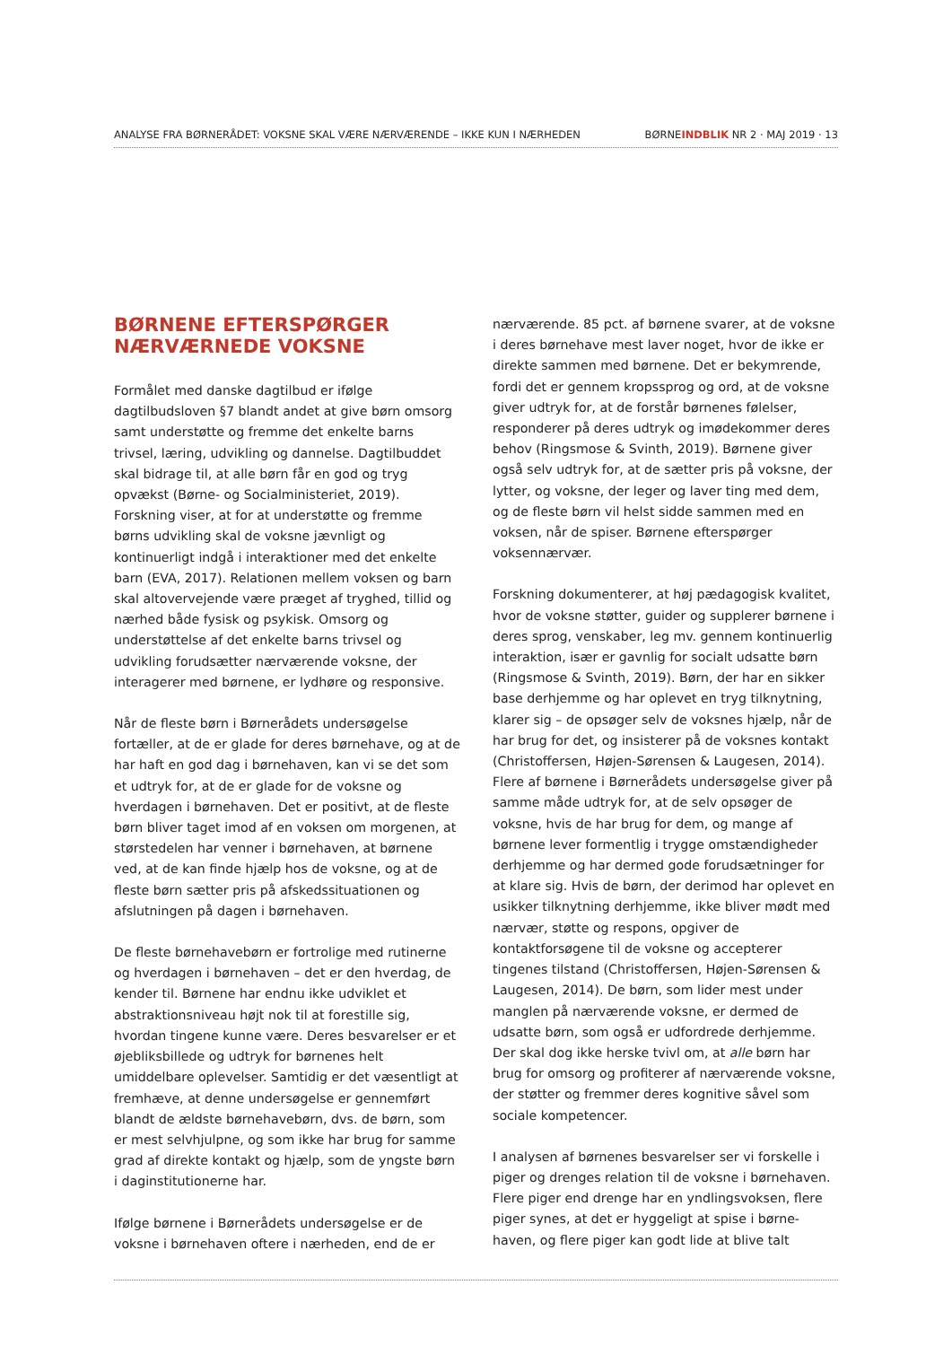ANALYSE FRA BØRNERÅDET: VOKSNE SKAL VÆRE NÆRVÆRENDE – IKKE KUN I NÆRHEDEN BØRNEINDBLIK NR 2 · MAJ 2019 · 13
BØRNENE EFTERSPØRGER NÆRVÆRNEDE VOKSNE
Formålet med danske dagtilbud er ifølge dagtilbudsloven §7 blandt andet at give børn omsorg samt understøtte og fremme det enkelte barns trivsel, læring, udvikling og dannelse. Dagtilbuddet skal bidrage til, at alle børn får en god og tryg opvækst (Børne- og Socialministeriet, 2019). Forskning viser, at for at understøtte og fremme børns udvikling skal de voksne jævnligt og kontinuerligt indgå i interaktioner med det enkelte barn (EVA, 2017). Relationen mellem voksen og barn skal altovervejende være præget af tryghed, tillid og nærhed både fysisk og psykisk. Omsorg og understøttelse af det enkelte barns trivsel og udvikling forudsætter nærværende voksne, der interagerer med børnene, er lydhøre og responsive.
Når de fleste børn i Børnerådets undersøgelse fortæller, at de er glade for deres børnehave, og at de har haft en god dag i børnehaven, kan vi se det som et udtryk for, at de er glade for de voksne og hverdagen i børnehaven. Det er positivt, at de fleste børn bliver taget imod af en voksen om morgenen, at størstedelen har venner i børnehaven, at børnene ved, at de kan finde hjælp hos de voksne, og at de fleste børn sætter pris på afskedssituationen og afslutningen på dagen i børnehaven.
De fleste børnehavebørn er fortrolige med rutinerne og hverdagen i børnehaven – det er den hverdag, de kender til. Børnene har endnu ikke udviklet et abstraktionsniveau højt nok til at forestille sig, hvordan tingene kunne være. Deres besvarelser er et øjebliksbillede og udtryk for børnenes helt umiddelbare oplevelser. Samtidig er det væsentligt at fremhæve, at denne undersøgelse er gennemført blandt de ældste børnehavebørn, dvs. de børn, som er mest selvhjulpne, og som ikke har brug for samme grad af direkte kontakt og hjælp, som de yngste børn i daginstitutionerne har.
Ifølge børnene i Børnerådets undersøgelse er de voksne i børnehaven oftere i nærheden, end de er
nærværende. 85 pct. af børnene svarer, at de voksne i deres børnehave mest laver noget, hvor de ikke er direkte sammen med børnene. Det er bekymrende, fordi det er gennem kropssprog og ord, at de voksne giver udtryk for, at de forstår børnenes følelser, responderer på deres udtryk og imødekommer deres behov (Ringsmose & Svinth, 2019). Børnene giver også selv udtryk for, at de sætter pris på voksne, der lytter, og voksne, der leger og laver ting med dem, og de fleste børn vil helst sidde sammen med en voksen, når de spiser. Børnene efterspørger voksennærvær.
Forskning dokumenterer, at høj pædagogisk kvalitet, hvor de voksne støtter, guider og supplerer børnene i deres sprog, venskaber, leg mv. gennem kontinuerlig interaktion, især er gavnlig for socialt udsatte børn (Ringsmose & Svinth, 2019). Børn, der har en sikker base derhjemme og har oplevet en tryg tilknytning, klarer sig – de opsøger selv de voksnes hjælp, når de har brug for det, og insisterer på de voksnes kontakt (Christoffersen, Højen-Sørensen & Laugesen, 2014). Flere af børnene i Børnerådets undersøgelse giver på samme måde udtryk for, at de selv opsøger de voksne, hvis de har brug for dem, og mange af børnene lever formentlig i trygge omstændigheder derhjemme og har dermed gode forudsætninger for at klare sig. Hvis de børn, der derimod har oplevet en usikker tilknytning derhjemme, ikke bliver mødt med nærvær, støtte og respons, opgiver de kontaktforsøgene til de voksne og accepterer tingenes tilstand (Christoffersen, Højen-Sørensen & Laugesen, 2014). De børn, som lider mest under manglen på nærværende voksne, er dermed de udsatte børn, som også er udfordrede derhjemme. Der skal dog ikke herske tvivl om, at alle børn har brug for omsorg og profiterer af nærværende voksne, der støtter og fremmer deres kognitive såvel som sociale kompetencer.
I analysen af børnenes besvarelser ser vi forskelle i piger og drenges relation til de voksne i børnehaven. Flere piger end drenge har en yndlingsvoksen, flere piger synes, at det er hyggeligt at spise i børne-haven, og flere piger kan godt lide at blive talt